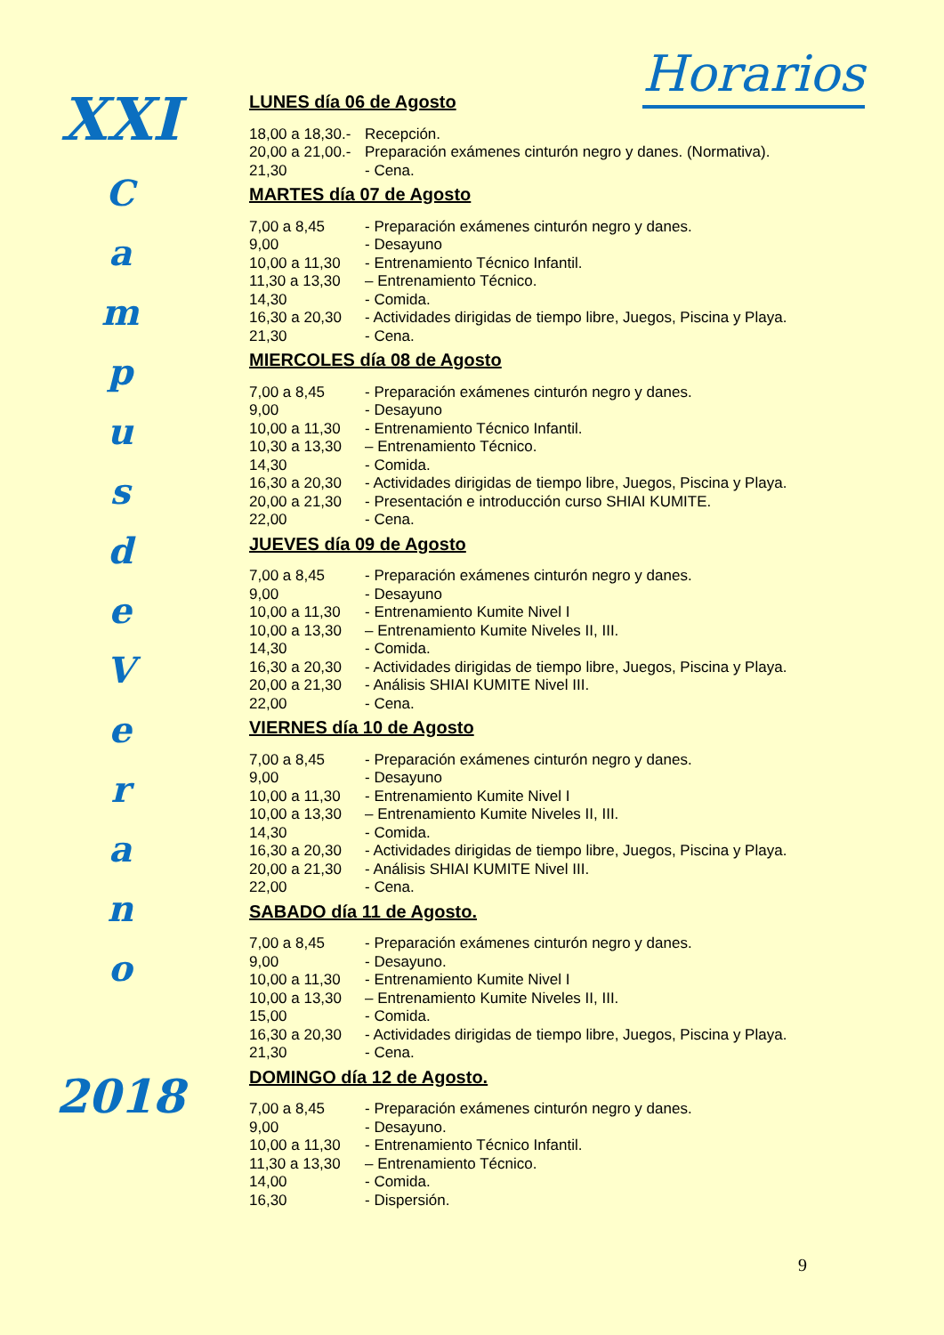XXI
C
a
m
p
u
s
d
e
V
e
r
a
n
o
2018
Horarios
LUNES día 06 de Agosto
18,00 a 18,30.- Recepción.
20,00 a 21,00.- Preparación exámenes cinturón negro y danes. (Normativa).
21,30 - Cena.
MARTES día 07 de Agosto
7,00 a 8,45 - Preparación exámenes cinturón negro y danes.
9,00 - Desayuno
10,00 a 11,30 - Entrenamiento Técnico Infantil.
11,30 a 13,30 – Entrenamiento Técnico.
14,30 - Comida.
16,30 a 20,30 - Actividades dirigidas de tiempo libre, Juegos, Piscina y Playa.
21,30 - Cena.
MIERCOLES día 08 de Agosto
7,00 a 8,45 - Preparación exámenes cinturón negro y danes.
9,00 - Desayuno
10,00 a 11,30 - Entrenamiento Técnico Infantil.
10,30 a 13,30 – Entrenamiento Técnico.
14,30 - Comida.
16,30 a 20,30 - Actividades dirigidas de tiempo libre, Juegos, Piscina y Playa.
20,00 a 21,30 - Presentación e introducción curso SHIAI KUMITE.
22,00 - Cena.
JUEVES día 09 de Agosto
7,00 a 8,45 - Preparación exámenes cinturón negro y danes.
9,00 - Desayuno
10,00 a 11,30 - Entrenamiento Kumite Nivel I
10,00 a 13,30 – Entrenamiento Kumite Niveles II, III.
14,30 - Comida.
16,30 a 20,30 - Actividades dirigidas de tiempo libre, Juegos, Piscina y Playa.
20,00 a 21,30 - Análisis SHIAI KUMITE Nivel III.
22,00 - Cena.
VIERNES día 10 de Agosto
7,00 a 8,45 - Preparación exámenes cinturón negro y danes.
9,00 - Desayuno
10,00 a 11,30 - Entrenamiento Kumite Nivel I
10,00 a 13,30 – Entrenamiento Kumite Niveles II, III.
14,30 - Comida.
16,30 a 20,30 - Actividades dirigidas de tiempo libre, Juegos, Piscina y Playa.
20,00 a 21,30 - Análisis SHIAI KUMITE Nivel III.
22,00 - Cena.
SABADO día 11 de Agosto.
7,00 a 8,45 - Preparación exámenes cinturón negro y danes.
9,00 - Desayuno.
10,00 a 11,30 - Entrenamiento Kumite Nivel I
10,00 a 13,30 – Entrenamiento Kumite Niveles II, III.
15,00 - Comida.
16,30 a 20,30 - Actividades dirigidas de tiempo libre, Juegos, Piscina y Playa.
21,30 - Cena.
DOMINGO día 12 de Agosto.
7,00 a 8,45 - Preparación exámenes cinturón negro y danes.
9,00 - Desayuno.
10,00 a 11,30 - Entrenamiento Técnico Infantil.
11,30 a 13,30 – Entrenamiento Técnico.
14,00 - Comida.
16,30 - Dispersión.
9